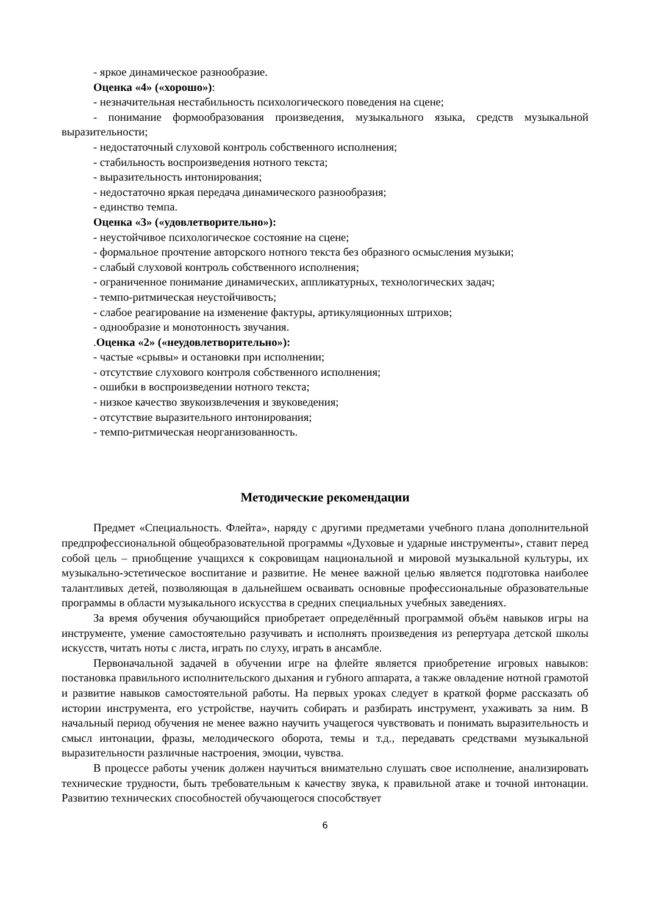- яркое динамическое разнообразие.
Оценка «4» («хорошо»):
- незначительная нестабильность психологического поведения на сцене;
- понимание формообразования произведения, музыкального языка, средств музыкальной выразительности;
- недостаточный слуховой контроль собственного исполнения;
- стабильность воспроизведения нотного текста;
- выразительность интонирования;
- недостаточно яркая передача динамического разнообразия;
- единство темпа.
Оценка «3» («удовлетворительно»):
- неустойчивое психологическое состояние на сцене;
- формальное прочтение авторского нотного текста без образного осмысления музыки;
- слабый слуховой контроль собственного исполнения;
- ограниченное понимание динамических, аппликатурных, технологических задач;
- темпо-ритмическая неустойчивость;
- слабое реагирование на изменение фактуры, артикуляционных штрихов;
- однообразие и монотонность звучания.
.Оценка «2» («неудовлетворительно»):
- частые «срывы» и остановки при исполнении;
- отсутствие слухового контроля собственного исполнения;
- ошибки в воспроизведении нотного текста;
- низкое качество звукоизвлечения и звуковедения;
- отсутствие выразительного интонирования;
- темпо-ритмическая неорганизованность.
Методические рекомендации
Предмет «Специальность. Флейта», наряду с другими предметами учебного плана дополнительной предпрофессиональной общеобразовательной программы «Духовые и ударные инструменты», ставит перед собой цель – приобщение учащихся к сокровищам национальной и мировой музыкальной культуры, их музыкально-эстетическое воспитание и развитие. Не менее важной целью является подготовка наиболее талантливых детей, позволяющая в дальнейшем осваивать основные профессиональные образовательные программы в области музыкального искусства в средних специальных учебных заведениях.
За время обучения обучающийся приобретает определённый программой объём навыков игры на инструменте, умение самостоятельно разучивать и исполнять произведения из репертуара детской школы искусств, читать ноты с листа, играть по слуху, играть в ансамбле.
Первоначальной задачей в обучении игре на флейте является приобретение игровых навыков: постановка правильного исполнительского дыхания и губного аппарата, а также овладение нотной грамотой и развитие навыков самостоятельной работы. На первых уроках следует в краткой форме рассказать об истории инструмента, его устройстве, научить собирать и разбирать инструмент, ухаживать за ним. В начальный период обучения не менее важно научить учащегося чувствовать и понимать выразительность и смысл интонации, фразы, мелодического оборота, темы и т.д., передавать средствами музыкальной выразительности различные настроения, эмоции, чувства.
В процессе работы ученик должен научиться внимательно слушать свое исполнение, анализировать технические трудности, быть требовательным к качеству звука, к правильной атаке и точной интонации. Развитию технических способностей обучающегося способствует
6